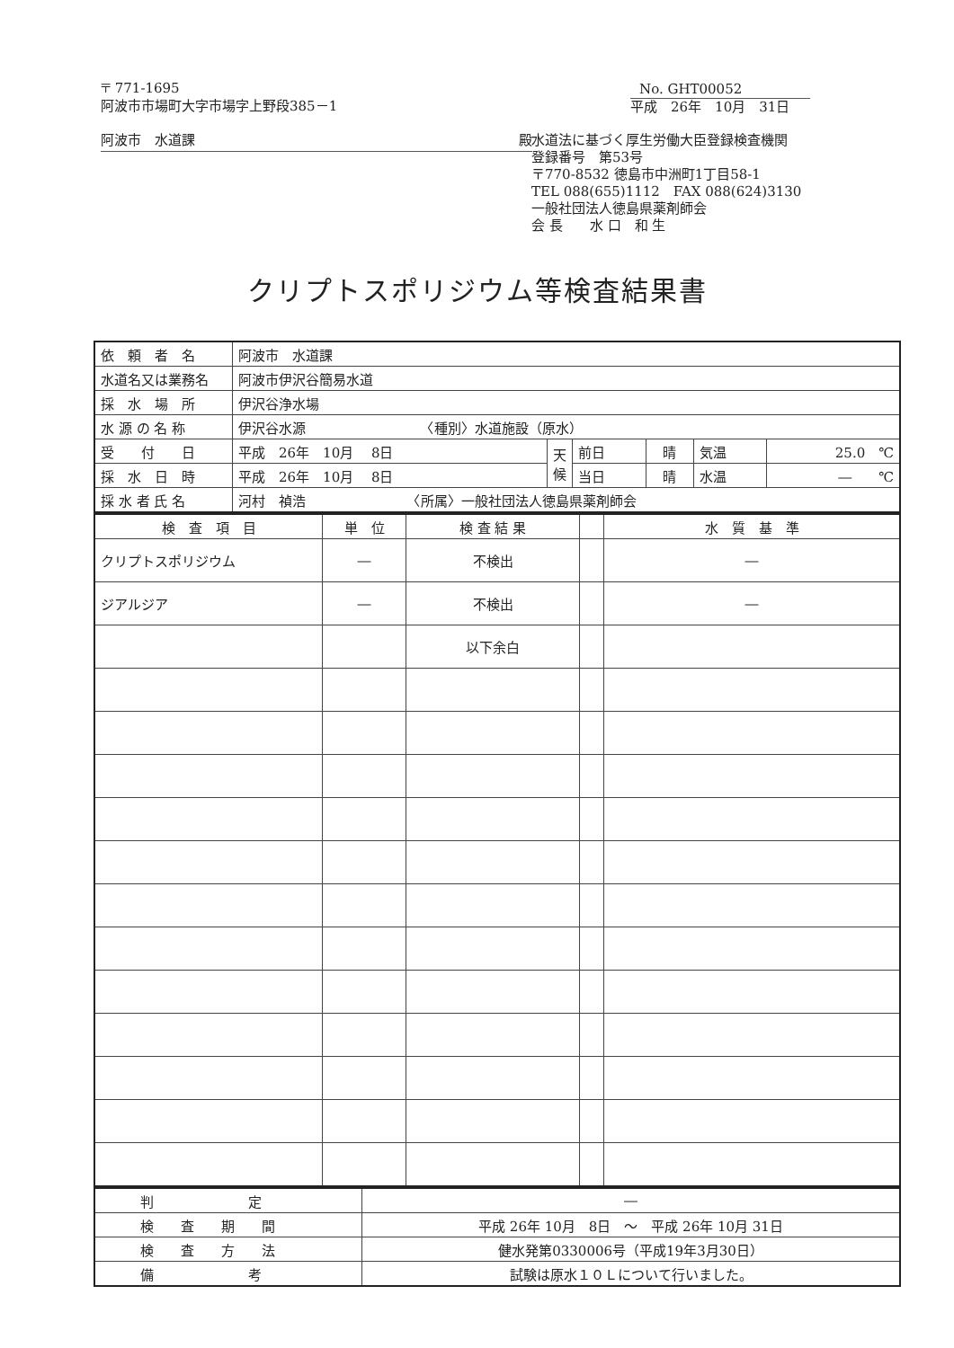〒 771-1695
阿波市市場町大字市場字上野段385－1
阿波市　水道課 殿
No. GHT00052
平成　26年　10月　31日
水道法に基づく厚生労働大臣登録検査機関
登録番号　第53号
〒770-8532 徳島市中洲町1丁目58-1
TEL 088(655)1112　FAX 088(624)3130
一般社団法人徳島県薬剤師会
会 長　　水 口　和 生
クリプトスポリジウム等検査結果書
| 依 頼 者 名 | 阿波市 水道課 | | | | | |
| 水道名又は業務名 | 阿波市伊沢谷簡易水道 | | | | | |
| 採 水 場 所 | 伊沢谷浄水場 | | | | | |
| 水 源 の 名 称 | 伊沢谷水源 〈種別〉水道施設（原水） | | | | | |
| 受 付 日 | 平成 26年 10月 8日 | 天 候 | 前日 | 晴 | 気温 | 25.0 ℃ |
| 採 水 日 時 | 平成 26年 10月 8日 | | 当日 | 晴 | 水温 | ― ℃ |
| 採 水 者 氏 名 | 河村 禎浩 〈所属〉一般社団法人徳島県薬剤師会 | | | | | |
| 検 査 項 目 | 単 位 | 検 査 結 果 | | 水 質 基 準 |
| --- | --- | --- | --- | --- |
| クリプトスポリジウム | ― | 不検出 | | ― |
| ジアルジア | ― | 不検出 | | ― |
| | | 以下余白 | | |
| 判 定 | ― |
| 検 査 期 間 | 平成 26年 10月 8日 ～ 平成 26年 10月 31日 |
| 検 査 方 法 | 健水発第0330006号（平成19年3月30日） |
| 備 考 | 試験は原水１０Ｌについて行いました。 |